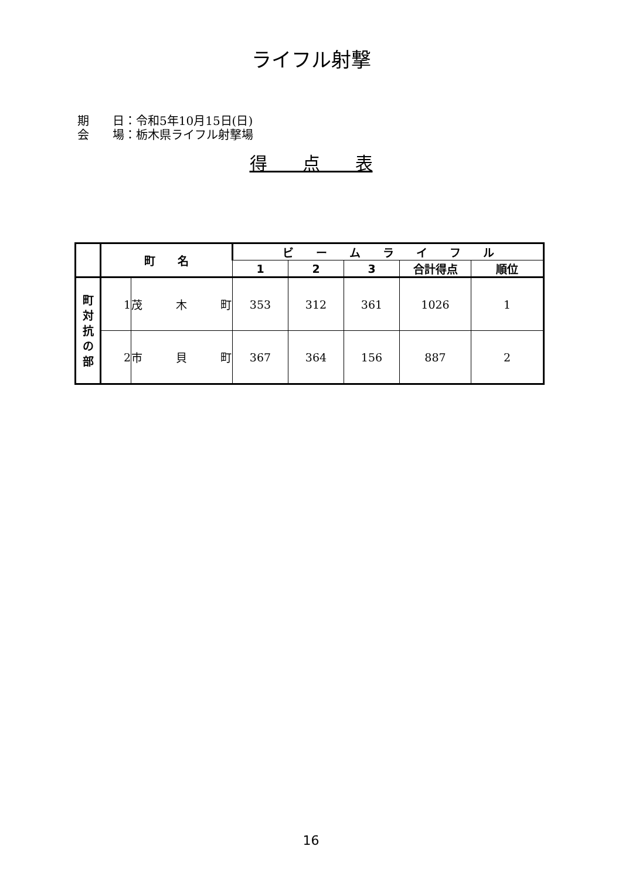ライフル射撃
期　　日：令和5年10月15日(日)
会　　場：栃木県ライフル射撃場
得　　点　　表
| | 町 名 | | ビ ー ム ラ イ フ ル | | | | |
| | | | 1 | 2 | 3 | 合計得点 | 順位 |
| 町 対 抗 の 部 | 1 | 茂 木 町 | 353 | 312 | 361 | 1026 | 1 |
| | 2 | 市 貝 町 | 367 | 364 | 156 | 887 | 2 |
16